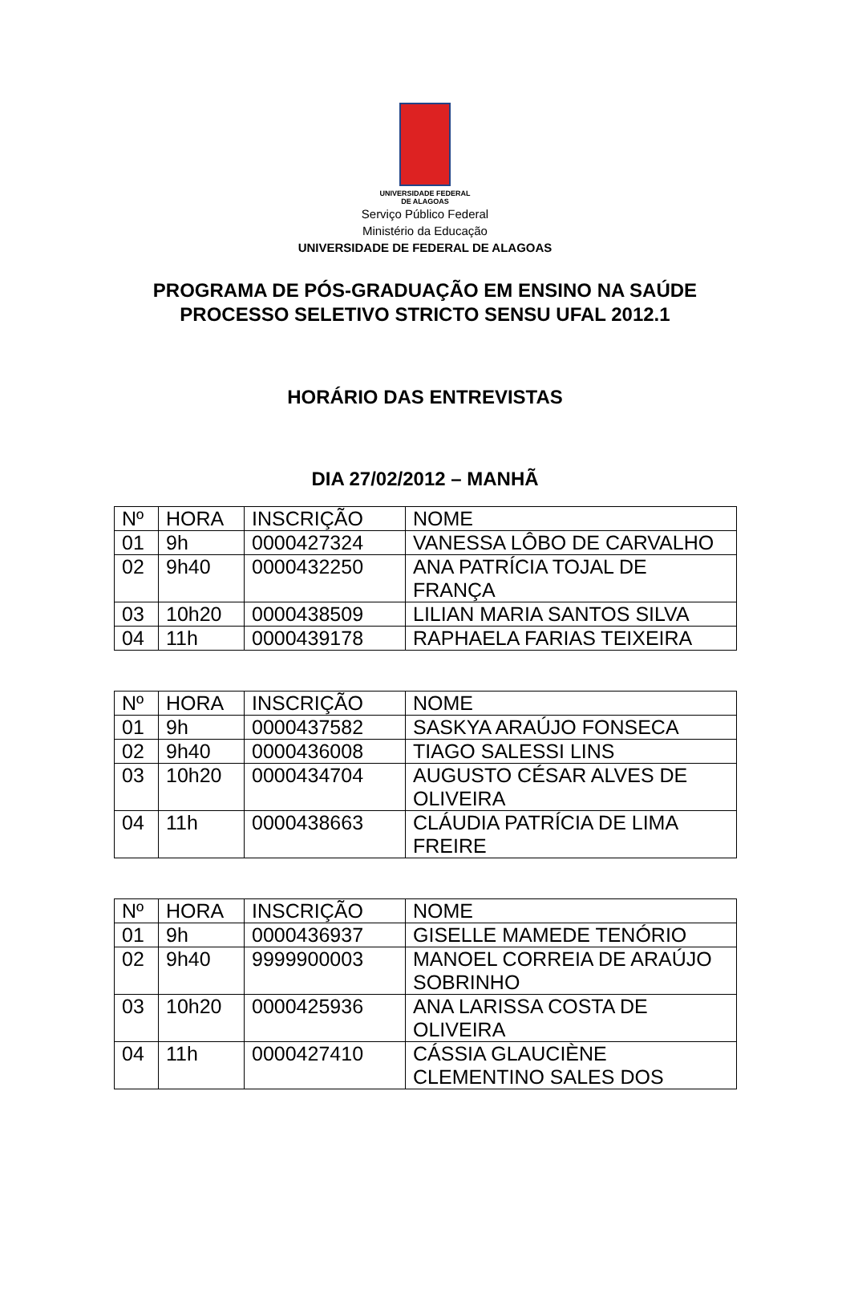UNIVERSIDADE FEDERAL
DE ALAGOAS
Serviço Público Federal
Ministério da Educação
UNIVERSIDADE DE FEDERAL DE ALAGOAS
PROGRAMA DE PÓS-GRADUAÇÃO EM ENSINO NA SAÚDE
PROCESSO SELETIVO STRICTO SENSU UFAL 2012.1
HORÁRIO DAS ENTREVISTAS
DIA 27/02/2012 – MANHÃ
| Nº | HORA | INSCRIÇÃO | NOME |
| 01 | 9h | 0000427324 | VANESSA LÔBO DE CARVALHO |
| 02 | 9h40 | 0000432250 | ANA PATRÍCIA TOJAL DE FRANÇA |
| 03 | 10h20 | 0000438509 | LILIAN MARIA SANTOS SILVA |
| 04 | 11h | 0000439178 | RAPHAELA FARIAS TEIXEIRA |
| Nº | HORA | INSCRIÇÃO | NOME |
| 01 | 9h | 0000437582 | SASKYA ARAÚJO FONSECA |
| 02 | 9h40 | 0000436008 | TIAGO SALESSI LINS |
| 03 | 10h20 | 0000434704 | AUGUSTO CÉSAR ALVES DE OLIVEIRA |
| 04 | 11h | 0000438663 | CLÁUDIA PATRÍCIA DE LIMA FREIRE |
| Nº | HORA | INSCRIÇÃO | NOME |
| 01 | 9h | 0000436937 | GISELLE MAMEDE TENÓRIO |
| 02 | 9h40 | 9999900003 | MANOEL CORREIA DE ARAÚJO SOBRINHO |
| 03 | 10h20 | 0000425936 | ANA LARISSA COSTA DE OLIVEIRA |
| 04 | 11h | 0000427410 | CÁSSIA GLAUCIÈNE CLEMENTINO SALES DOS |